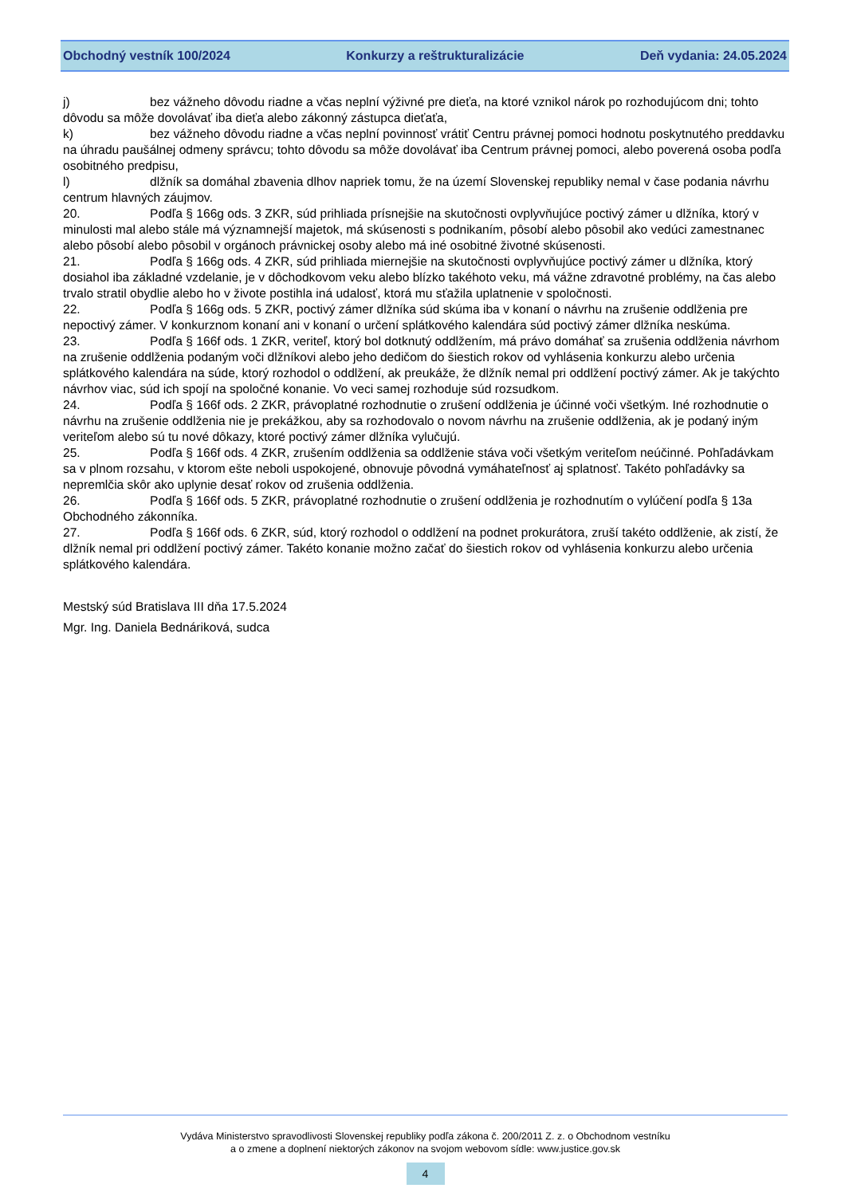Obchodný vestník 100/2024 Konkurzy a reštrukturalizácie Deň vydania: 24.05.2024
j) bez vážneho dôvodu riadne a včas neplní výživné pre dieťa, na ktoré vznikol nárok po rozhodujúcom dni; tohto dôvodu sa môže dovolávať iba dieťa alebo zákonný zástupca dieťaťa,
k) bez vážneho dôvodu riadne a včas neplní povinnosť vrátiť Centru právnej pomoci hodnotu poskytnutého preddavku na úhradu paušálnej odmeny správcu; tohto dôvodu sa môže dovolávať iba Centrum právnej pomoci, alebo poverená osoba podľa osobitného predpisu,
l) dlžník sa domáhal zbavenia dlhov napriek tomu, že na území Slovenskej republiky nemal v čase podania návrhu centrum hlavných záujmov.
20. Podľa § 166g ods. 3 ZKR, súd prihliada prísnejšie na skutočnosti ovplyvňujúce poctivý zámer u dlžníka, ktorý v minulosti mal alebo stále má významnejší majetok, má skúsenosti s podnikaním, pôsobí alebo pôsobil ako vedúci zamestnanec alebo pôsobí alebo pôsobil v orgánoch právnickej osoby alebo má iné osobitné životné skúsenosti.
21. Podľa § 166g ods. 4 ZKR, súd prihliada miernejšie na skutočnosti ovplyvňujúce poctivý zámer u dlžníka, ktorý dosiahol iba základné vzdelanie, je v dôchodkovom veku alebo blízko takéhoto veku, má vážne zdravotné problémy, na čas alebo trvalo stratil obydlie alebo ho v živote postihla iná udalosť, ktorá mu sťažila uplatnenie v spoločnosti.
22. Podľa § 166g ods. 5 ZKR, poctivý zámer dlžníka súd skúma iba v konaní o návrhu na zrušenie oddlženia pre nepoctivý zámer. V konkurznom konaní ani v konaní o určení splátkového kalendára súd poctivý zámer dlžníka neskúma.
23. Podľa § 166f ods. 1 ZKR, veriteľ, ktorý bol dotknutý oddlžením, má právo domáhať sa zrušenia oddlženia návrhom na zrušenie oddlženia podaným voči dlžníkovi alebo jeho dedičom do šiestich rokov od vyhlásenia konkurzu alebo určenia splátkového kalendára na súde, ktorý rozhodol o oddlžení, ak preukáže, že dlžník nemal pri oddlžení poctivý zámer. Ak je takýchto návrhov viac, súd ich spojí na spoločné konanie. Vo veci samej rozhoduje súd rozsudkom.
24. Podľa § 166f ods. 2 ZKR, právoplatné rozhodnutie o zrušení oddlženia je účinné voči všetkým. Iné rozhodnutie o návrhu na zrušenie oddlženia nie je prekážkou, aby sa rozhodovalo o novom návrhu na zrušenie oddlženia, ak je podaný iným veriteľom alebo sú tu nové dôkazy, ktoré poctivý zámer dlžníka vylučujú.
25. Podľa § 166f ods. 4 ZKR, zrušením oddlženia sa oddlženie stáva voči všetkým veriteľom neúčinné. Pohľadávkam sa v plnom rozsahu, v ktorom ešte neboli uspokojené, obnovuje pôvodná vymáhateľnosť aj splatnosť. Takéto pohľadávky sa nepremlčia skôr ako uplynie desať rokov od zrušenia oddlženia.
26. Podľa § 166f ods. 5 ZKR, právoplatné rozhodnutie o zrušení oddlženia je rozhodnutím o vylúčení podľa § 13a Obchodného zákonníka.
27. Podľa § 166f ods. 6 ZKR, súd, ktorý rozhodol o oddlžení na podnet prokurátora, zruší takéto oddlženie, ak zistí, že dlžník nemal pri oddlžení poctivý zámer. Takéto konanie možno začať do šiestich rokov od vyhlásenia konkurzu alebo určenia splátkového kalendára.
Mestský súd Bratislava III dňa 17.5.2024
Mgr. Ing. Daniela Bednáriková, sudca
Vydáva Ministerstvo spravodlivosti Slovenskej republiky podľa zákona č. 200/2011 Z. z. o Obchodnom vestníku
a o zmene a doplnení niektorých zákonov na svojom webovom sídle: www.justice.gov.sk
4